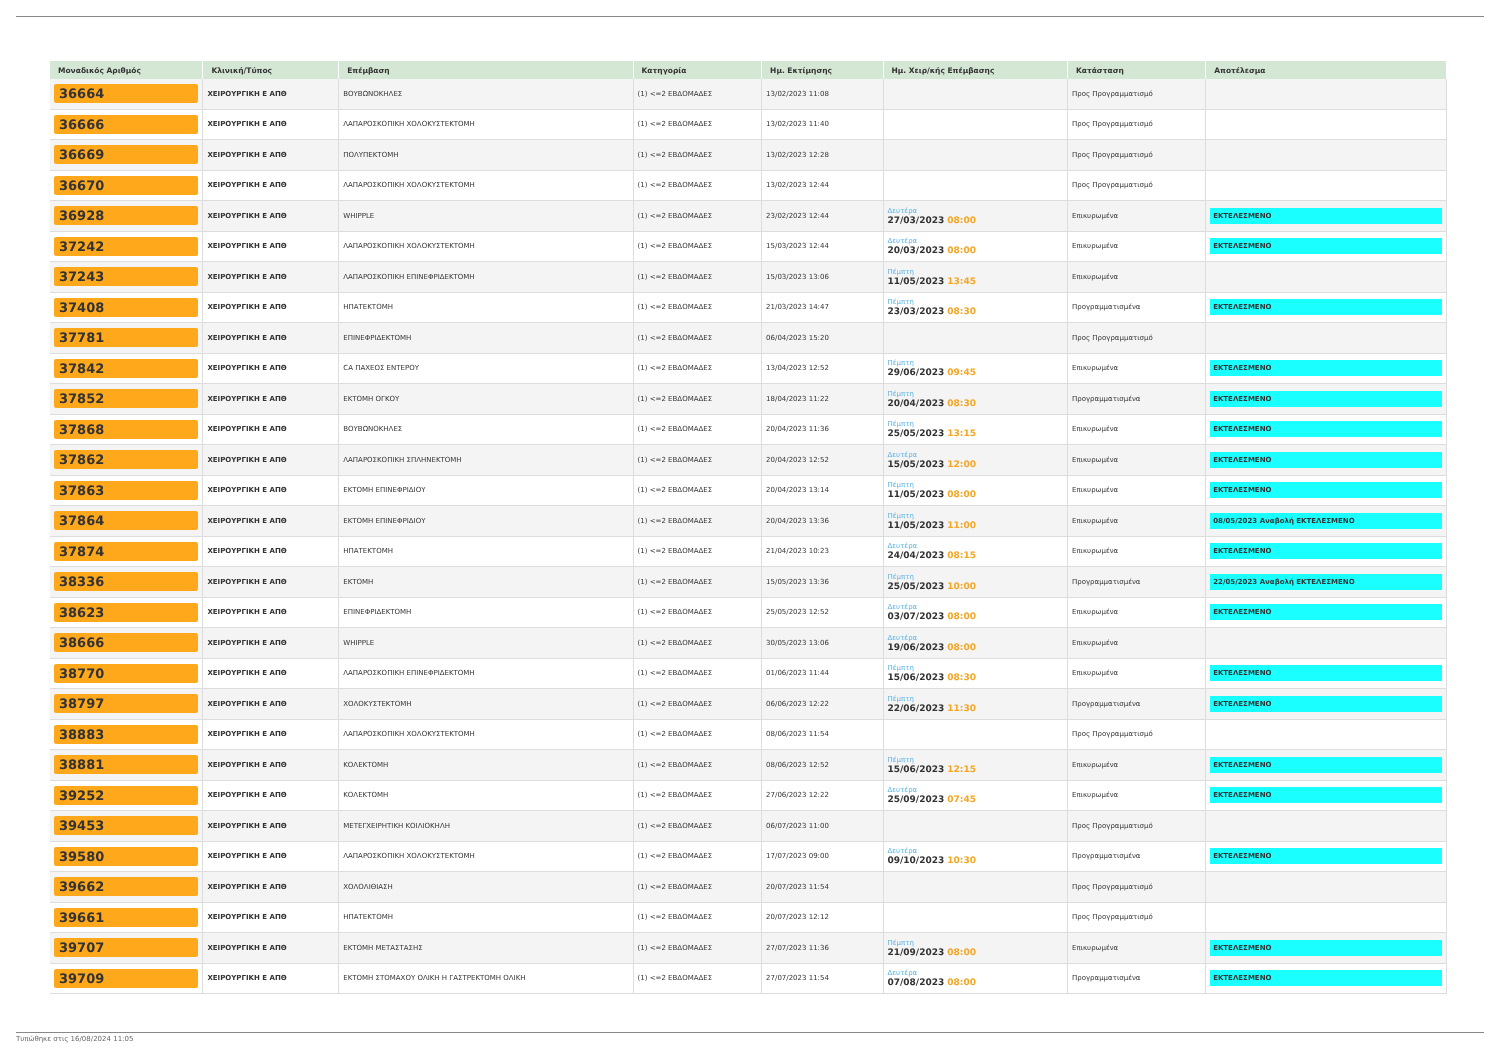| Μοναδικός Αριθμός | Κλινική/Τύπος | Επέμβαση | Κατηγορία | Ημ. Εκτίμησης | Ημ. Χειρ/κής Επέμβασης | Κατάσταση | Αποτέλεσμα |
| --- | --- | --- | --- | --- | --- | --- | --- |
| 36664 | ΧΕΙΡΟΥΡΓΙΚΗ Ε ΑΠΘ | ΒΟΥΒΩΝΟΚΗΛΕΣ | (1) <=2 ΕΒΔΟΜΑΔΕΣ | 13/02/2023 11:08 | | Προς Προγραμματισμό | |
| 36666 | ΧΕΙΡΟΥΡΓΙΚΗ Ε ΑΠΘ | ΛΑΠΑΡΟΣΚΟΠΙΚΗ ΧΟΛΟΚΥΣΤΕΚΤΟΜΗ | (1) <=2 ΕΒΔΟΜΑΔΕΣ | 13/02/2023 11:40 | | Προς Προγραμματισμό | |
| 36669 | ΧΕΙΡΟΥΡΓΙΚΗ Ε ΑΠΘ | ΠΟΛΥΠΕΚΤΟΜΗ | (1) <=2 ΕΒΔΟΜΑΔΕΣ | 13/02/2023 12:28 | | Προς Προγραμματισμό | |
| 36670 | ΧΕΙΡΟΥΡΓΙΚΗ Ε ΑΠΘ | ΛΑΠΑΡΟΣΚΟΠΙΚΗ ΧΟΛΟΚΥΣΤΕΚΤΟΜΗ | (1) <=2 ΕΒΔΟΜΑΔΕΣ | 13/02/2023 12:44 | | Προς Προγραμματισμό | |
| 36928 | ΧΕΙΡΟΥΡΓΙΚΗ Ε ΑΠΘ | WHIPPLE | (1) <=2 ΕΒΔΟΜΑΔΕΣ | 23/02/2023 12:44 | Δευτέρα 27/03/2023 08:00 | Επικυρωμένα | ΕΚΤΕΛΕΣΜΕΝΟ |
| 37242 | ΧΕΙΡΟΥΡΓΙΚΗ Ε ΑΠΘ | ΛΑΠΑΡΟΣΚΟΠΙΚΗ ΧΟΛΟΚΥΣΤΕΚΤΟΜΗ | (1) <=2 ΕΒΔΟΜΑΔΕΣ | 15/03/2023 12:44 | Δευτέρα 20/03/2023 08:00 | Επικυρωμένα | ΕΚΤΕΛΕΣΜΕΝΟ |
| 37243 | ΧΕΙΡΟΥΡΓΙΚΗ Ε ΑΠΘ | ΛΑΠΑΡΟΣΚΟΠΙΚΗ ΕΠΙΝΕΦΡΙΔΕΚΤΟΜΗ | (1) <=2 ΕΒΔΟΜΑΔΕΣ | 15/03/2023 13:06 | Πέμπτη 11/05/2023 13:45 | Επικυρωμένα | |
| 37408 | ΧΕΙΡΟΥΡΓΙΚΗ Ε ΑΠΘ | ΗΠΑΤΕΚΤΟΜΗ | (1) <=2 ΕΒΔΟΜΑΔΕΣ | 21/03/2023 14:47 | Πέμπτη 23/03/2023 08:30 | Προγραμματισμένα | ΕΚΤΕΛΕΣΜΕΝΟ |
| 37781 | ΧΕΙΡΟΥΡΓΙΚΗ Ε ΑΠΘ | ΕΠΙΝΕΦΡΙΔΕΚΤΟΜΗ | (1) <=2 ΕΒΔΟΜΑΔΕΣ | 06/04/2023 15:20 | | Προς Προγραμματισμό | |
| 37842 | ΧΕΙΡΟΥΡΓΙΚΗ Ε ΑΠΘ | CA ΠΑΧΕΟΣ ΕΝΤΕΡΟΥ | (1) <=2 ΕΒΔΟΜΑΔΕΣ | 13/04/2023 12:52 | Πέμπτη 29/06/2023 09:45 | Επικυρωμένα | ΕΚΤΕΛΕΣΜΕΝΟ |
| 37852 | ΧΕΙΡΟΥΡΓΙΚΗ Ε ΑΠΘ | ΕΚΤΟΜΗ ΟΓΚΟΥ | (1) <=2 ΕΒΔΟΜΑΔΕΣ | 18/04/2023 11:22 | Πέμπτη 20/04/2023 08:30 | Προγραμματισμένα | ΕΚΤΕΛΕΣΜΕΝΟ |
| 37868 | ΧΕΙΡΟΥΡΓΙΚΗ Ε ΑΠΘ | ΒΟΥΒΩΝΟΚΗΛΕΣ | (1) <=2 ΕΒΔΟΜΑΔΕΣ | 20/04/2023 11:36 | Πέμπτη 25/05/2023 13:15 | Επικυρωμένα | ΕΚΤΕΛΕΣΜΕΝΟ |
| 37862 | ΧΕΙΡΟΥΡΓΙΚΗ Ε ΑΠΘ | ΛΑΠΑΡΟΣΚΟΠΙΚΗ ΣΠΛΗΝΕΚΤΟΜΗ | (1) <=2 ΕΒΔΟΜΑΔΕΣ | 20/04/2023 12:52 | Δευτέρα 15/05/2023 12:00 | Επικυρωμένα | ΕΚΤΕΛΕΣΜΕΝΟ |
| 37863 | ΧΕΙΡΟΥΡΓΙΚΗ Ε ΑΠΘ | ΕΚΤΟΜΗ ΕΠΙΝΕΦΡΙΔΙΟΥ | (1) <=2 ΕΒΔΟΜΑΔΕΣ | 20/04/2023 13:14 | Πέμπτη 11/05/2023 08:00 | Επικυρωμένα | ΕΚΤΕΛΕΣΜΕΝΟ |
| 37864 | ΧΕΙΡΟΥΡΓΙΚΗ Ε ΑΠΘ | ΕΚΤΟΜΗ ΕΠΙΝΕΦΡΙΔΙΟΥ | (1) <=2 ΕΒΔΟΜΑΔΕΣ | 20/04/2023 13:36 | Πέμπτη 11/05/2023 11:00 | Επικυρωμένα | 08/05/2023 Αναβολή ΕΚΤΕΛΕΣΜΕΝΟ |
| 37874 | ΧΕΙΡΟΥΡΓΙΚΗ Ε ΑΠΘ | ΗΠΑΤΕΚΤΟΜΗ | (1) <=2 ΕΒΔΟΜΑΔΕΣ | 21/04/2023 10:23 | Δευτέρα 24/04/2023 08:15 | Επικυρωμένα | ΕΚΤΕΛΕΣΜΕΝΟ |
| 38336 | ΧΕΙΡΟΥΡΓΙΚΗ Ε ΑΠΘ | ΕΚΤΟΜΗ | (1) <=2 ΕΒΔΟΜΑΔΕΣ | 15/05/2023 13:36 | Πέμπτη 25/05/2023 10:00 | Προγραμματισμένα | 22/05/2023 Αναβολή ΕΚΤΕΛΕΣΜΕΝΟ |
| 38623 | ΧΕΙΡΟΥΡΓΙΚΗ Ε ΑΠΘ | ΕΠΙΝΕΦΡΙΔΕΚΤΟΜΗ | (1) <=2 ΕΒΔΟΜΑΔΕΣ | 25/05/2023 12:52 | Δευτέρα 03/07/2023 08:00 | Επικυρωμένα | ΕΚΤΕΛΕΣΜΕΝΟ |
| 38666 | ΧΕΙΡΟΥΡΓΙΚΗ Ε ΑΠΘ | WHIPPLE | (1) <=2 ΕΒΔΟΜΑΔΕΣ | 30/05/2023 13:06 | Δευτέρα 19/06/2023 08:00 | Επικυρωμένα | |
| 38770 | ΧΕΙΡΟΥΡΓΙΚΗ Ε ΑΠΘ | ΛΑΠΑΡΟΣΚΟΠΙΚΗ ΕΠΙΝΕΦΡΙΔΕΚΤΟΜΗ | (1) <=2 ΕΒΔΟΜΑΔΕΣ | 01/06/2023 11:44 | Πέμπτη 15/06/2023 08:30 | Επικυρωμένα | ΕΚΤΕΛΕΣΜΕΝΟ |
| 38797 | ΧΕΙΡΟΥΡΓΙΚΗ Ε ΑΠΘ | ΧΟΛΟΚΥΣΤΕΚΤΟΜΗ | (1) <=2 ΕΒΔΟΜΑΔΕΣ | 06/06/2023 12:22 | Πέμπτη 22/06/2023 11:30 | Προγραμματισμένα | ΕΚΤΕΛΕΣΜΕΝΟ |
| 38883 | ΧΕΙΡΟΥΡΓΙΚΗ Ε ΑΠΘ | ΛΑΠΑΡΟΣΚΟΠΙΚΗ ΧΟΛΟΚΥΣΤΕΚΤΟΜΗ | (1) <=2 ΕΒΔΟΜΑΔΕΣ | 08/06/2023 11:54 | | Προς Προγραμματισμό | |
| 38881 | ΧΕΙΡΟΥΡΓΙΚΗ Ε ΑΠΘ | ΚΟΛΕΚΤΟΜΗ | (1) <=2 ΕΒΔΟΜΑΔΕΣ | 08/06/2023 12:52 | Πέμπτη 15/06/2023 12:15 | Επικυρωμένα | ΕΚΤΕΛΕΣΜΕΝΟ |
| 39252 | ΧΕΙΡΟΥΡΓΙΚΗ Ε ΑΠΘ | ΚΟΛΕΚΤΟΜΗ | (1) <=2 ΕΒΔΟΜΑΔΕΣ | 27/06/2023 12:22 | Δευτέρα 25/09/2023 07:45 | Επικυρωμένα | ΕΚΤΕΛΕΣΜΕΝΟ |
| 39453 | ΧΕΙΡΟΥΡΓΙΚΗ Ε ΑΠΘ | ΜΕΤΕΓΧΕΙΡΗΤΙΚΗ ΚΟΙΛΙΟΚΗΛΗ | (1) <=2 ΕΒΔΟΜΑΔΕΣ | 06/07/2023 11:00 | | Προς Προγραμματισμό | |
| 39580 | ΧΕΙΡΟΥΡΓΙΚΗ Ε ΑΠΘ | ΛΑΠΑΡΟΣΚΟΠΙΚΗ ΧΟΛΟΚΥΣΤΕΚΤΟΜΗ | (1) <=2 ΕΒΔΟΜΑΔΕΣ | 17/07/2023 09:00 | Δευτέρα 09/10/2023 10:30 | Προγραμματισμένα | ΕΚΤΕΛΕΣΜΕΝΟ |
| 39662 | ΧΕΙΡΟΥΡΓΙΚΗ Ε ΑΠΘ | ΧΟΛΟΛΙΘΙΑΣΗ | (1) <=2 ΕΒΔΟΜΑΔΕΣ | 20/07/2023 11:54 | | Προς Προγραμματισμό | |
| 39661 | ΧΕΙΡΟΥΡΓΙΚΗ Ε ΑΠΘ | ΗΠΑΤΕΚΤΟΜΗ | (1) <=2 ΕΒΔΟΜΑΔΕΣ | 20/07/2023 12:12 | | Προς Προγραμματισμό | |
| 39707 | ΧΕΙΡΟΥΡΓΙΚΗ Ε ΑΠΘ | ΕΚΤΟΜΗ ΜΕΤΑΣΤΑΣΗΣ | (1) <=2 ΕΒΔΟΜΑΔΕΣ | 27/07/2023 11:36 | Πέμπτη 21/09/2023 08:00 | Επικυρωμένα | ΕΚΤΕΛΕΣΜΕΝΟ |
| 39709 | ΧΕΙΡΟΥΡΓΙΚΗ Ε ΑΠΘ | ΕΚΤΟΜΗ ΣΤΟΜΑΧΟΥ ΟΛΙΚΗ Η ΓΑΣΤΡΕΚΤΟΜΗ ΟΛΙΚΗ | (1) <=2 ΕΒΔΟΜΑΔΕΣ | 27/07/2023 11:54 | Δευτέρα 07/08/2023 08:00 | Προγραμματισμένα | ΕΚΤΕΛΕΣΜΕΝΟ |
Τυπώθηκε στις 16/08/2024 11:05